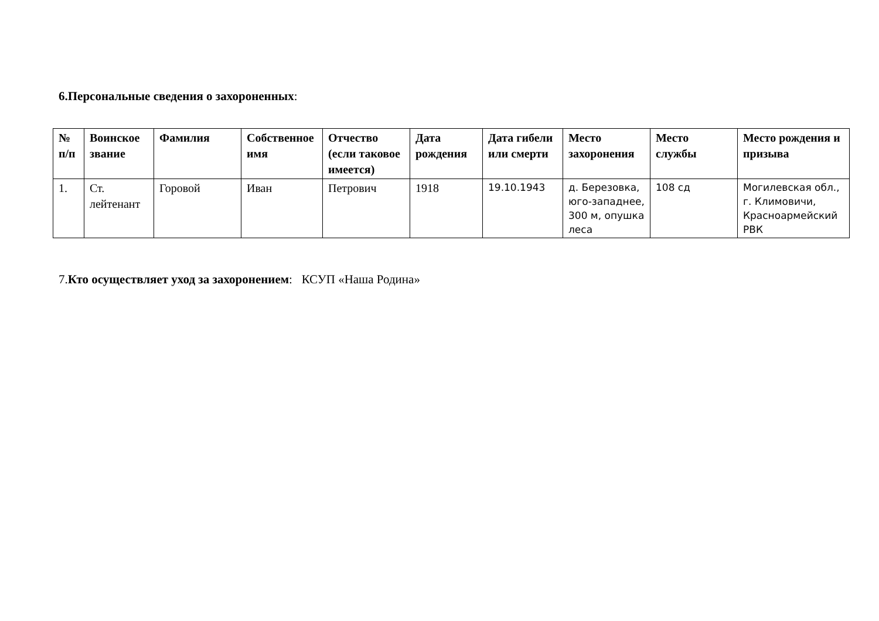6.Персональные сведения о захороненных:
| № п/п | Воинское звание | Фамилия | Собственное имя | Отчество (если таковое имеется) | Дата рождения | Дата гибели или смерти | Место захоронения | Место службы | Место рождения и призыва |
| --- | --- | --- | --- | --- | --- | --- | --- | --- | --- |
| 1. | Ст. лейтенант | Горовой | Иван | Петрович | 1918 | 19.10.1943 | д. Березовка, юго-западнее, 300 м, опушка леса | 108 сд | Могилевская обл., г. Климовичи, Красноармейский РВК |
7.Кто осуществляет уход за захоронением: КСУП «Наша Родина»